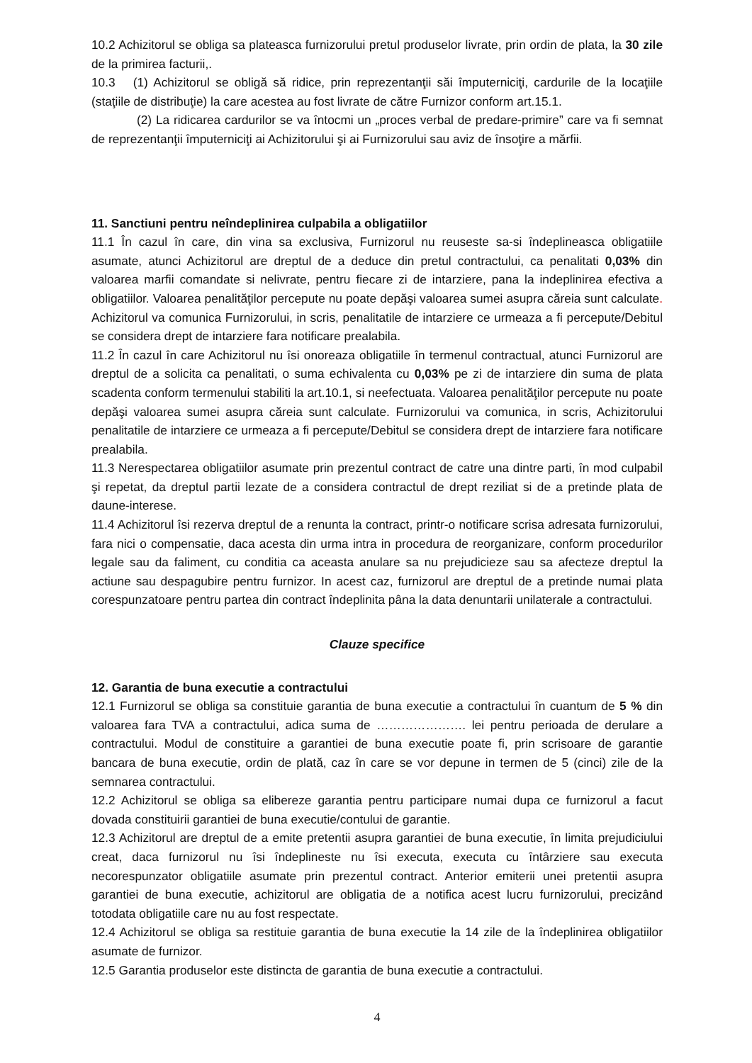10.2 Achizitorul se obliga sa plateasca furnizorului pretul produselor livrate, prin ordin de plata, la 30 zile de la primirea facturii,.
10.3 (1) Achizitorul se obligă să ridice, prin reprezentanţii săi împuterniciţi, cardurile de la locaţiile (staţiile de distribuţie) la care acestea au fost livrate de către Furnizor conform art.15.1.
(2) La ridicarea cardurilor se va întocmi un „proces verbal de predare-primire” care va fi semnat de reprezentanţii împuterniciţi ai Achizitorului şi ai Furnizorului sau aviz de însoţire a mărfii.
11. Sanctiuni pentru neîndeplinirea culpabila a obligatiilor
11.1 În cazul în care, din vina sa exclusiva, Furnizorul nu reuseste sa-si îndeplineasca obligatiile asumate, atunci Achizitorul are dreptul de a deduce din pretul contractului, ca penalitati 0,03% din valoarea marfii comandate si nelivrate, pentru fiecare zi de intarziere, pana la indeplinirea efectiva a obligatiilor. Valoarea penalităţilor percepute nu poate depăşi valoarea sumei asupra căreia sunt calculate. Achizitorul va comunica Furnizorului, in scris, penalitatile de intarziere ce urmeaza a fi percepute/Debitul se considera drept de intarziere fara notificare prealabila.
11.2 În cazul în care Achizitorul nu îsi onoreaza obligatiile în termenul contractual, atunci Furnizorul are dreptul de a solicita ca penalitati, o suma echivalenta cu 0,03% pe zi de intarziere din suma de plata scadenta conform termenului stabiliti la art.10.1, si neefectuata. Valoarea penalităţilor percepute nu poate depăşi valoarea sumei asupra căreia sunt calculate. Furnizorului va comunica, in scris, Achizitorului penalitatile de intarziere ce urmeaza a fi percepute/Debitul se considera drept de intarziere fara notificare prealabila.
11.3 Nerespectarea obligatiilor asumate prin prezentul contract de catre una dintre parti, în mod culpabil şi repetat, da dreptul partii lezate de a considera contractul de drept reziliat si de a pretinde plata de daune-interese.
11.4 Achizitorul îsi rezerva dreptul de a renunta la contract, printr-o notificare scrisa adresata furnizorului, fara nici o compensatie, daca acesta din urma intra in procedura de reorganizare, conform procedurilor legale sau da faliment, cu conditia ca aceasta anulare sa nu prejudicieze sau sa afecteze dreptul la actiune sau despagubire pentru furnizor. In acest caz, furnizorul are dreptul de a pretinde numai plata corespunzatoare pentru partea din contract îndeplinita pâna la data denuntarii unilaterale a contractului.
Clauze specifice
12. Garantia de buna executie a contractului
12.1 Furnizorul se obliga sa constituie garantia de buna executie a contractului în cuantum de 5 % din valoarea fara TVA a contractului, adica suma de …………………. lei pentru perioada de derulare a contractului. Modul de constituire a garantiei de buna executie poate fi, prin scrisoare de garantie bancara de buna executie, ordin de plată, caz în care se vor depune in termen de 5 (cinci) zile de la semnarea contractului.
12.2 Achizitorul se obliga sa elibereze garantia pentru participare numai dupa ce furnizorul a facut dovada constituirii garantiei de buna executie/contului de garantie.
12.3 Achizitorul are dreptul de a emite pretentii asupra garantiei de buna executie, în limita prejudiciului creat, daca furnizorul nu îsi îndeplineste nu îsi executa, executa cu întârziere sau executa necorespunzator obligatiile asumate prin prezentul contract. Anterior emiterii unei pretentii asupra garantiei de buna executie, achizitorul are obligatia de a notifica acest lucru furnizorului, precizând totodata obligatiile care nu au fost respectate.
12.4 Achizitorul se obliga sa restituie garantia de buna executie la 14 zile de la îndeplinirea obligatiilor asumate de furnizor.
12.5 Garantia produselor este distincta de garantia de buna executie a contractului.
4